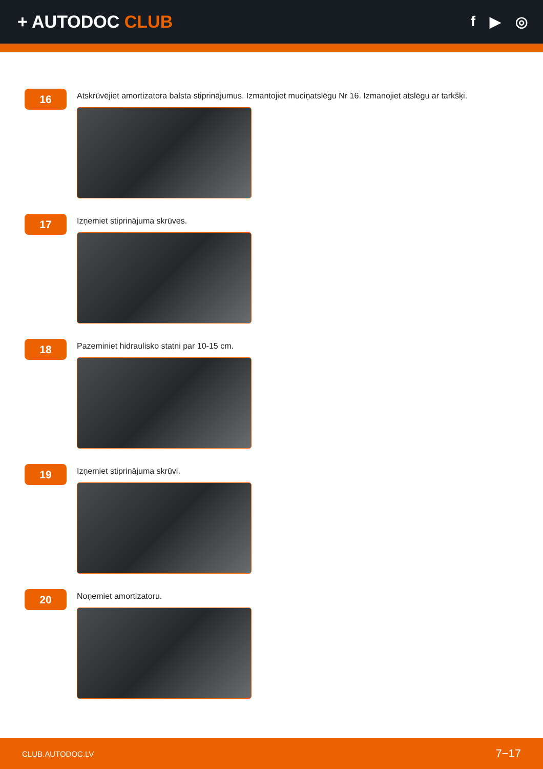+ AUTODOC CLUB
f ▶ ◎
16
Atskrūvējiet amortizatora balsta stiprinājumus. Izmantojiet muciņatslēgu Nr 16. Izmanojiet atslēgu ar tarkšķi.
17
Izņemiet stiprinājuma skrūves.
18
Pazeminiet hidraulisko statni par 10-15 cm.
19
Izņemiet stiprinājuma skrūvi.
20
Noņemiet amortizatoru.
CLUB.AUTODOC.LV 7−17